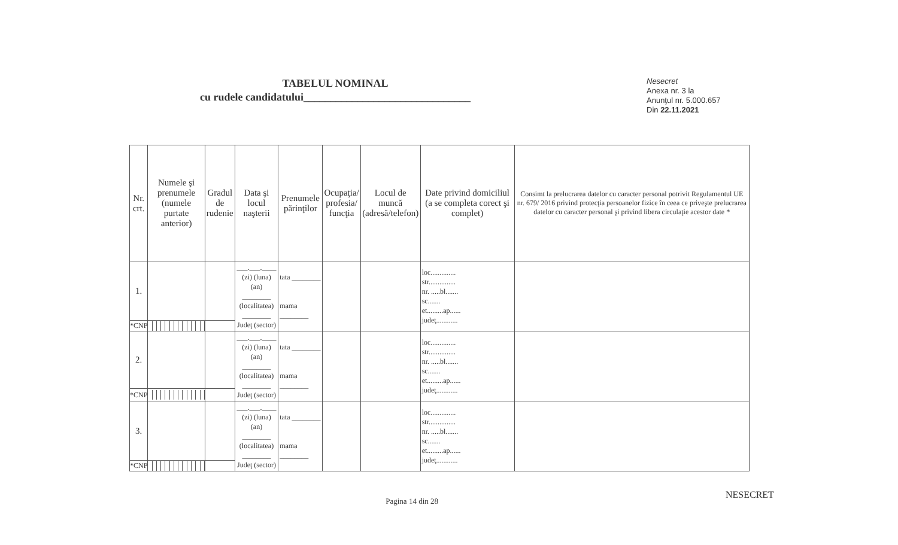TABELUL NOMINAL
cu rudele candidatului_______________________________
Nesecret
Anexa nr. 3 la
Anunţul nr. 5.000.657
Din 22.11.2021
| Nr. crt. | Numele şi prenumele (numele purtate anterior) | Gradul de rudenie | Data şi locul naşterii | Prenumele părinţilor | Ocupaţia/ profesia/ funcţia | Locul de muncă (adresă/telefon) | Date privind domiciliul (a se completa corect şi complet) | Consimt la prelucrarea datelor cu caracter personal potrivit Regulamentul UE nr. 679/ 2016 privind protecţia persoanelor fizice în ceea ce priveşte prelucrarea datelor cu caracter personal şi privind libera circulaţie acestor date * |
| --- | --- | --- | --- | --- | --- | --- | --- | --- |
| 1. | | | ___.___.____ (zi) (luna) (an) ________ (localitatea) ________ Judeţ (sector) | tata ________ mama ________ | | | loc.............. str............... nr. .....bl....... sc....... et.........ap...... judeţ............ | |
| *CNP | | | | | | | | |
| 2. | | | ___.___.____ (zi) (luna) (an) ________ (localitatea) ________ Judeţ (sector) | tata ________ mama ________ | | | loc.............. str............... nr. .....bl....... sc....... et.........ap...... judeţ............ | |
| *CNP | | | | | | | | |
| 3. | | | ___.___.____ (zi) (luna) (an) ________ (localitatea) ________ Judeţ (sector) | tata ________ mama ________ | | | loc.............. str............... nr. .....bl....... sc....... et.........ap...... judeţ............ | |
| *CNP | | | | | | | | |
Pagina 14 din 28
NESECRET